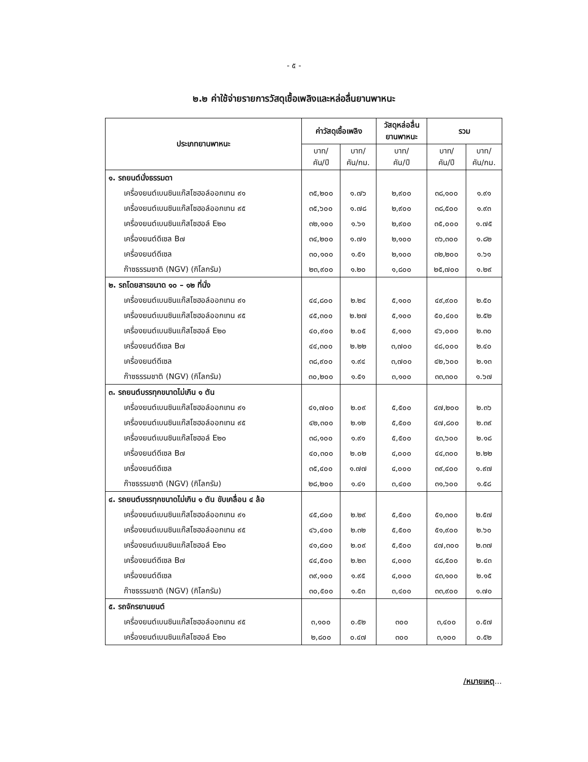- ๕ -
๒.๒ ค่าใช้จ่ายรายการวัสดุเชื้อเพลิงและหล่อลื่นยานพาหนะ
| ประเภทยานพาหนะ | ค่าวัสดุเชื้อเพลิง | | วัสดุหล่อลื่น ยานพาหนะ | รวม | |
| --- | --- | --- | --- | --- | --- |
| | บาท/ คัน/ปี | บาท/ คัน/กม. | บาท/ คัน/ปี | บาท/ คัน/ปี | บาท/ คัน/กม. |
| ๑. รถยนต์นั่งธรรมดา | | | | | |
| เครื่องยนต์เบนซินแก๊สโซฮอล์ออกเทน ๙๑ | ๓๕,๒๐๐ | ๑.๗๖ | ๒,๙๐๐ | ๓๘,๑๐๐ | ๑.๙๑ |
| เครื่องยนต์เบนซินแก๊สโซฮอล์ออกเทน ๙๕ | ๓๕,๖๐๐ | ๑.๗๘ | ๒,๙๐๐ | ๓๘,๕๐๐ | ๑.๙๓ |
| เครื่องยนต์เบนซินแก๊สโซฮอล์ E๒๐ | ๓๒,๑๐๐ | ๑.๖๑ | ๒,๙๐๐ | ๓๕,๐๐๐ | ๑.๗๕ |
| เครื่องยนต์ดีเซล B๗ | ๓๔,๒๐๐ | ๑.๗๑ | ๒,๑๐๐ | ๓๖,๓๐๐ | ๑.๘๒ |
| เครื่องยนต์ดีเซล | ๓๐,๑๐๐ | ๑.๕๑ | ๒,๑๐๐ | ๓๒,๒๐๐ | ๑.๖๑ |
| ก๊าซธรรมชาติ (NGV) (กิโลกรัม) | ๒๓,๙๐๐ | ๑.๒๐ | ๑,๘๐๐ | ๒๕,๗๐๐ | ๑.๒๙ |
| ๒. รถโดยสารขนาด ๑๐ – ๑๒ ที่นั่ง | | | | | |
| เครื่องยนต์เบนซินแก๊สโซฮอล์ออกเทน ๙๑ | ๔๔,๘๐๐ | ๒.๒๔ | ๕,๑๐๐ | ๔๙,๙๐๐ | ๒.๕๐ |
| เครื่องยนต์เบนซินแก๊สโซฮอล์ออกเทน ๙๕ | ๔๕,๓๐๐ | ๒.๒๗ | ๕,๑๐๐ | ๕๐,๔๐๐ | ๒.๕๒ |
| เครื่องยนต์เบนซินแก๊สโซฮอล์ E๒๐ | ๔๐,๙๐๐ | ๒.๐๕ | ๕,๑๐๐ | ๔๖,๐๐๐ | ๒.๓๐ |
| เครื่องยนต์ดีเซล B๗ | ๔๔,๓๐๐ | ๒.๒๒ | ๓,๗๐๐ | ๔๘,๐๐๐ | ๒.๔๐ |
| เครื่องยนต์ดีเซล | ๓๘,๙๐๐ | ๑.๙๔ | ๓,๗๐๐ | ๔๒,๖๐๐ | ๒.๑๓ |
| ก๊าซธรรมชาติ (NGV) (กิโลกรัม) | ๓๐,๒๐๐ | ๑.๕๑ | ๓,๑๐๐ | ๓๓,๓๐๐ | ๑.๖๗ |
| ๓. รถยนต์บรรทุกขนาดไม่เกิน ๑ ตัน | | | | | |
| เครื่องยนต์เบนซินแก๊สโซฮอล์ออกเทน ๙๑ | ๔๑,๗๐๐ | ๒.๐๙ | ๕,๕๐๐ | ๔๗,๒๐๐ | ๒.๓๖ |
| เครื่องยนต์เบนซินแก๊สโซฮอล์ออกเทน ๙๕ | ๔๒,๓๐๐ | ๒.๑๒ | ๕,๕๐๐ | ๔๗,๘๐๐ | ๒.๓๙ |
| เครื่องยนต์เบนซินแก๊สโซฮอล์ E๒๐ | ๓๘,๑๐๐ | ๑.๙๑ | ๕,๕๐๐ | ๔๓,๖๐๐ | ๒.๑๘ |
| เครื่องยนต์ดีเซล B๗ | ๔๐,๓๐๐ | ๒.๐๒ | ๔,๐๐๐ | ๔๔,๓๐๐ | ๒.๒๒ |
| เครื่องยนต์ดีเซล | ๓๕,๔๐๐ | ๑.๗๗ | ๔,๐๐๐ | ๓๙,๔๐๐ | ๑.๙๗ |
| ก๊าซธรรมชาติ (NGV) (กิโลกรัม) | ๒๘,๒๐๐ | ๑.๔๑ | ๓,๔๐๐ | ๓๑,๖๐๐ | ๑.๕๘ |
| ๔. รถยนต์บรรทุกขนาดไม่เกิน ๑ ตัน ขับเคลื่อน ๔ ล้อ | | | | | |
| เครื่องยนต์เบนซินแก๊สโซฮอล์ออกเทน ๙๑ | ๔๕,๘๐๐ | ๒.๒๙ | ๕,๕๐๐ | ๕๑,๓๐๐ | ๒.๕๗ |
| เครื่องยนต์เบนซินแก๊สโซฮอล์ออกเทน ๙๕ | ๔๖,๔๐๐ | ๒.๓๒ | ๕,๕๐๐ | ๕๑,๙๐๐ | ๒.๖๐ |
| เครื่องยนต์เบนซินแก๊สโซฮอล์ E๒๐ | ๔๑,๘๐๐ | ๒.๐๙ | ๕,๕๐๐ | ๔๗,๓๐๐ | ๒.๓๗ |
| เครื่องยนต์ดีเซล B๗ | ๔๔,๕๐๐ | ๒.๒๓ | ๔,๐๐๐ | ๔๘,๕๐๐ | ๒.๔๓ |
| เครื่องยนต์ดีเซล | ๓๙,๑๐๐ | ๑.๙๕ | ๔,๐๐๐ | ๔๓,๑๐๐ | ๒.๑๕ |
| ก๊าซธรรมชาติ (NGV) (กิโลกรัม) | ๓๐,๕๐๐ | ๑.๕๓ | ๓,๔๐๐ | ๓๓,๙๐๐ | ๑.๗๐ |
| ๕. รถจักรยานยนต์ | | | | | |
| เครื่องยนต์เบนซินแก๊สโซฮอล์ออกเทน ๙๕ | ๓,๑๐๐ | ๐.๕๒ | ๓๐๐ | ๓,๔๐๐ | ๐.๕๗ |
| เครื่องยนต์เบนซินแก๊สโซฮอล์ E๒๐ | ๒,๘๐๐ | ๐.๔๗ | ๓๐๐ | ๓,๑๐๐ | ๐.๕๒ |
/หมายเหตุ...